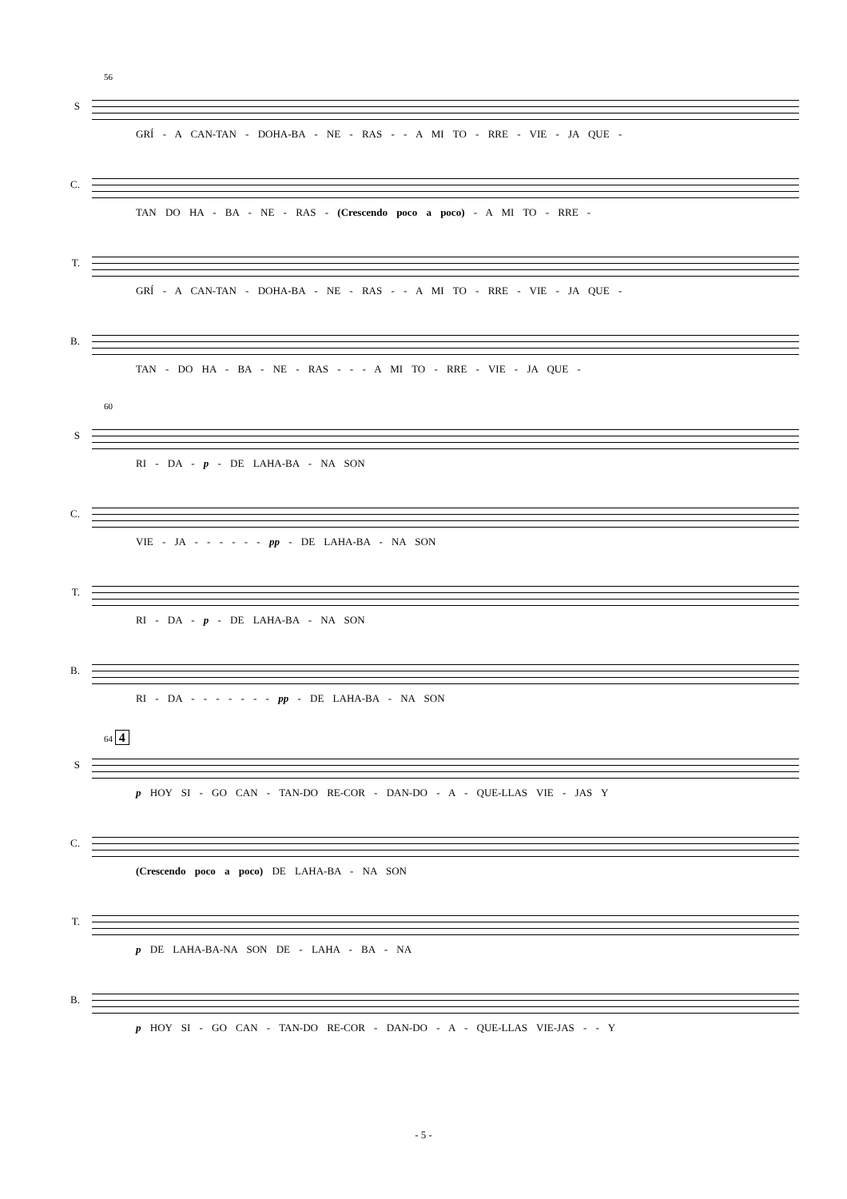56
S
GRÍ - A CAN-TAN - DOHA-BA - NE - RAS - - A MI TO - RRE - VIE - JA QUE -
C.
TAN DO HA - BA - NE - RAS - (Crescendo poco a poco) - A MI TO - RRE -
T.
GRÍ - A CAN-TAN - DOHA-BA - NE - RAS - - A MI TO - RRE - VIE - JA QUE -
B.
TAN - DO HA - BA - NE - RAS - - - A MI TO - RRE - VIE - JA QUE -
60
S
RI - DA - p - DE LAHA-BA - NA SON
C.
VIE - JA - - - - - - pp - DE LAHA-BA - NA SON
T.
RI - DA - p - DE LAHA-BA - NA SON
B.
RI - DA - - - - - - - pp - DE LAHA-BA - NA SON
64 4
S
p HOY SI - GO CAN - TAN-DO RE-COR - DAN-DO - A - QUE-LLAS VIE - JAS Y
C.
(Crescendo poco a poco) DE LAHA-BA - NA SON
T.
p DE LAHA-BA-NA SON DE - LAHA - BA - NA
B.
p HOY SI - GO CAN - TAN-DO RE-COR - DAN-DO - A - QUE-LLAS VIE-JAS - - Y
- 5 -